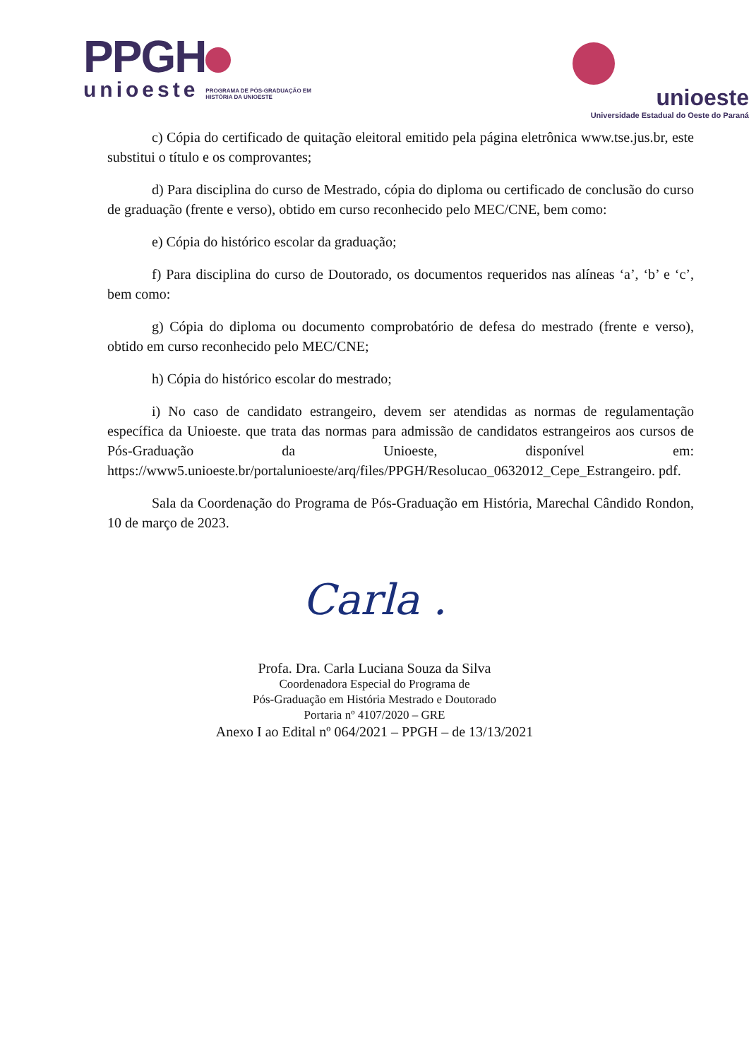PPGH
unioeste PROGRAMA DE PÓS-GRADUAÇÃO EM
HISTÓRIA DA UNIOESTE
unioeste
Universidade Estadual do Oeste do Paraná
c) Cópia do certificado de quitação eleitoral emitido pela página eletrônica www.tse.jus.br, este substitui o título e os comprovantes;
d) Para disciplina do curso de Mestrado, cópia do diploma ou certificado de conclusão do curso de graduação (frente e verso), obtido em curso reconhecido pelo MEC/CNE, bem como:
e) Cópia do histórico escolar da graduação;
f) Para disciplina do curso de Doutorado, os documentos requeridos nas alíneas ‘a’, ‘b’ e ‘c’, bem como:
g) Cópia do diploma ou documento comprobatório de defesa do mestrado (frente e verso), obtido em curso reconhecido pelo MEC/CNE;
h) Cópia do histórico escolar do mestrado;
i) No caso de candidato estrangeiro, devem ser atendidas as normas de regulamentação específica da Unioeste. que trata das normas para admissão de candidatos estrangeiros aos cursos de Pós-Graduação da Unioeste, disponível em: https://www5.unioeste.br/portalunioeste/arq/files/PPGH/Resolucao_0632012_Cepe_Estrangeiro. pdf.
Sala da Coordenação do Programa de Pós-Graduação em História, Marechal Cândido Rondon, 10 de março de 2023.
Carla .
Profa. Dra. Carla Luciana Souza da Silva
Coordenadora Especial do Programa de
Pós-Graduação em História Mestrado e Doutorado
Portaria nº 4107/2020 – GRE
Anexo I ao Edital nº 064/2021 – PPGH – de 13/13/2021